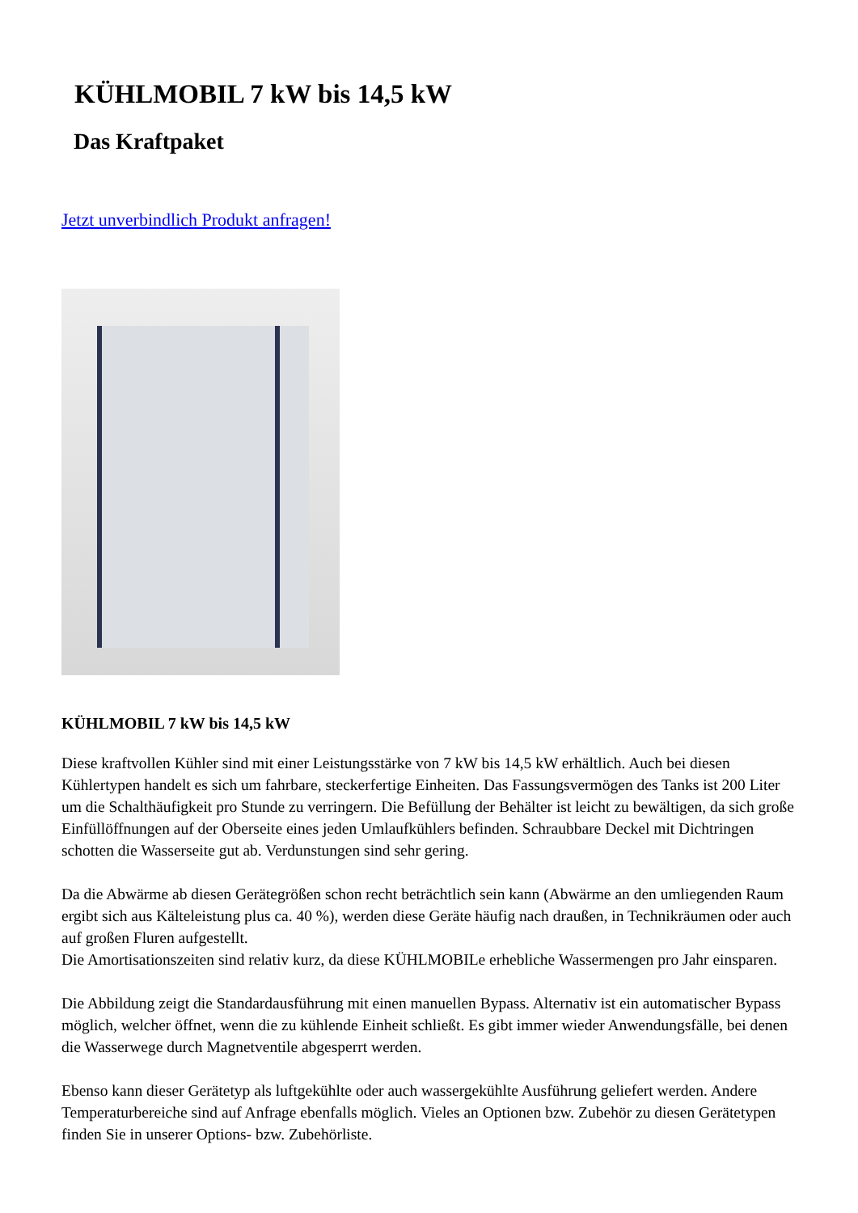KÜHLMOBIL 7 kW bis 14,5 kW
Das Kraftpaket
Jetzt unverbindlich Produkt anfragen!
KÜHLMOBIL 7 kW bis 14,5 kW
Diese kraftvollen Kühler sind mit einer Leistungsstärke von 7 kW bis 14,5 kW erhältlich. Auch bei diesen Kühlertypen handelt es sich um fahrbare, steckerfertige Einheiten. Das Fassungsvermögen des Tanks ist 200 Liter um die Schalthäufigkeit pro Stunde zu verringern. Die Befüllung der Behälter ist leicht zu bewältigen, da sich große Einfüllöffnungen auf der Oberseite eines jeden Umlaufkühlers befinden. Schraubbare Deckel mit Dichtringen schotten die Wasserseite gut ab. Verdunstungen sind sehr gering.
Da die Abwärme ab diesen Gerätegrößen schon recht beträchtlich sein kann (Abwärme an den umliegenden Raum ergibt sich aus Kälteleistung plus ca. 40 %), werden diese Geräte häufig nach draußen, in Technikräumen oder auch auf großen Fluren aufgestellt.
Die Amortisationszeiten sind relativ kurz, da diese KÜHLMOBILe erhebliche Wassermengen pro Jahr einsparen.
Die Abbildung zeigt die Standardausführung mit einen manuellen Bypass. Alternativ ist ein automatischer Bypass möglich, welcher öffnet, wenn die zu kühlende Einheit schließt. Es gibt immer wieder Anwendungsfälle, bei denen die Wasserwege durch Magnetventile abgesperrt werden.
Ebenso kann dieser Gerätetyp als luftgekühlte oder auch wassergekühlte Ausführung geliefert werden. Andere Temperaturbereiche sind auf Anfrage ebenfalls möglich. Vieles an Optionen bzw. Zubehör zu diesen Gerätetypen finden Sie in unserer Options- bzw. Zubehörliste.